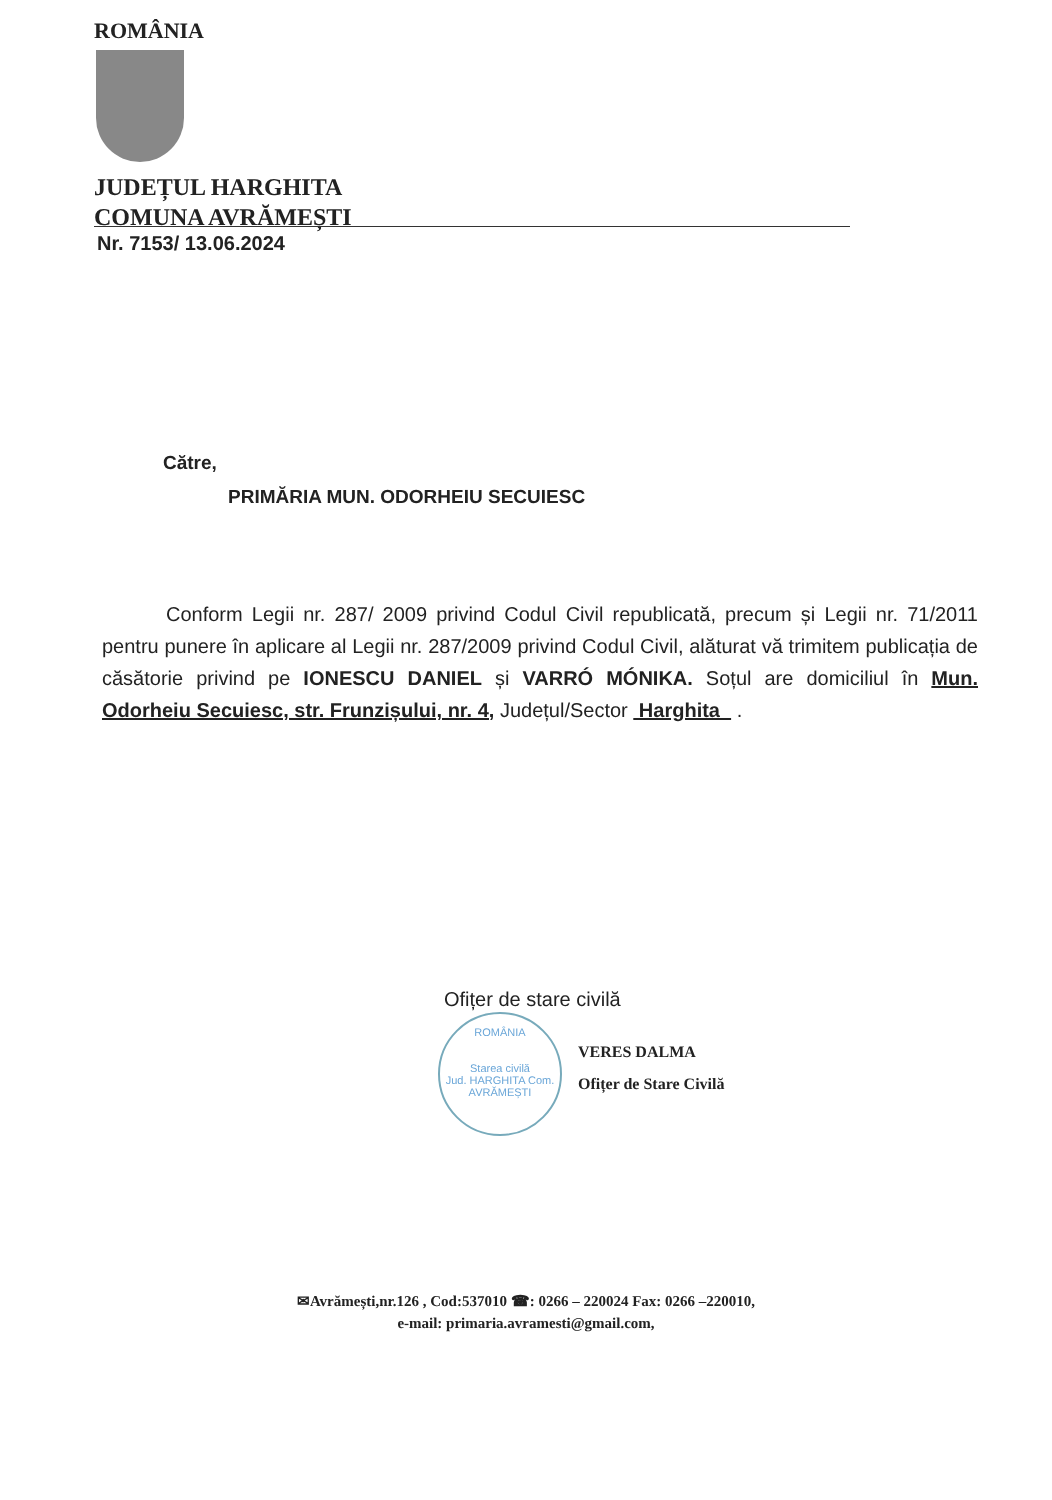ROMÂNIA
JUDEȚUL HARGHITA
COMUNA AVRĂMEȘTI
Nr. 7153/ 13.06.2024
Către,
PRIMĂRIA MUN. ODORHEIU SECUIESC
Conform Legii nr. 287/ 2009 privind Codul Civil republicată, precum și Legii nr. 71/2011 pentru punere în aplicare al Legii nr. 287/2009 privind Codul Civil, alăturat vă trimitem publicația de căsătorie privind pe IONESCU DANIEL și VARRÓ MÓNIKA. Soțul are domiciliul în Mun. Odorheiu Secuiesc, str. Frunzișului, nr. 4, Județul/Sector Harghita .
Ofițer de stare civilă
ROMÂNIA
Starea civilă
Jud. HARGHITA Com. AVRĂMEȘTI
VERES DALMA
Ofițer de Stare Civilă
✉Avrămești,nr.126 , Cod:537010 ☎: 0266 – 220024 Fax: 0266 –220010,
e-mail: primaria.avramesti@gmail.com,